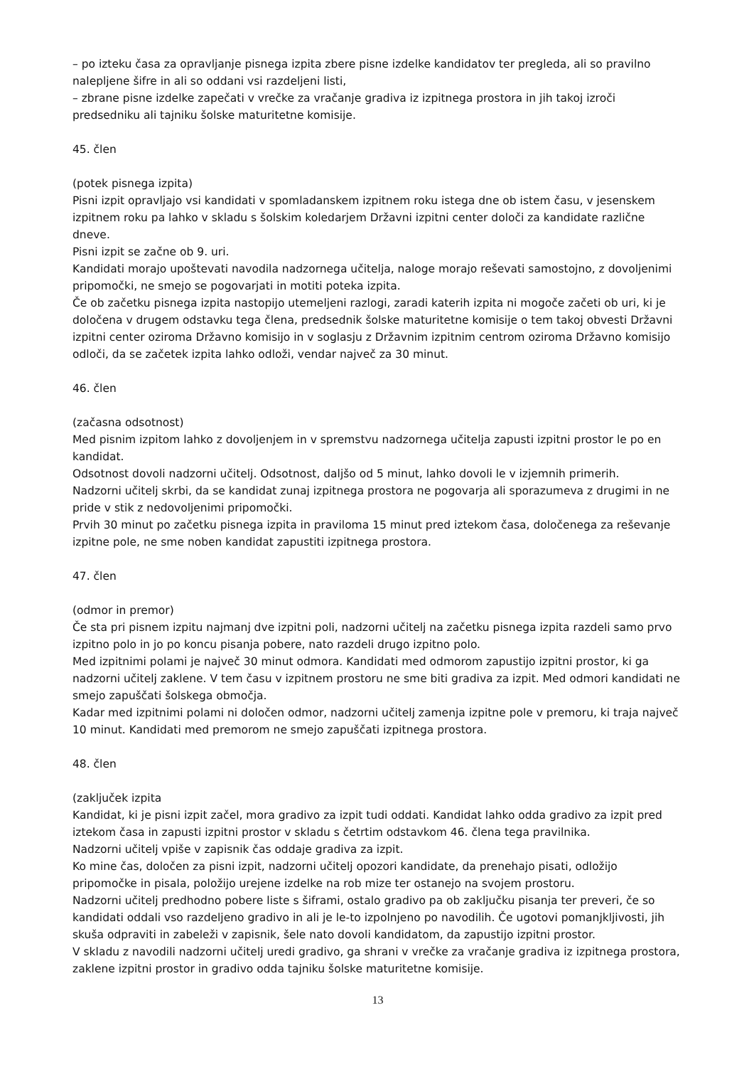– po izteku časa za opravljanje pisnega izpita zbere pisne izdelke kandidatov ter pregleda, ali so pravilno nalepljene šifre in ali so oddani vsi razdeljeni listi,
– zbrane pisne izdelke zapečati v vrečke za vračanje gradiva iz izpitnega prostora in jih takoj izroči predsedniku ali tajniku šolske maturitetne komisije.
45. člen
(potek pisnega izpita)
Pisni izpit opravljajo vsi kandidati v spomladanskem izpitnem roku istega dne ob istem času, v jesenskem izpitnem roku pa lahko v skladu s šolskim koledarjem Državni izpitni center določi za kandidate različne dneve.
Pisni izpit se začne ob 9. uri.
Kandidati morajo upoštevati navodila nadzornega učitelja, naloge morajo reševati samostojno, z dovoljenimi pripomočki, ne smejo se pogovarjati in motiti poteka izpita.
Če ob začetku pisnega izpita nastopijo utemeljeni razlogi, zaradi katerih izpita ni mogoče začeti ob uri, ki je določena v drugem odstavku tega člena, predsednik šolske maturitetne komisije o tem takoj obvesti Državni izpitni center oziroma Državno komisijo in v soglasju z Državnim izpitnim centrom oziroma Državno komisijo odloči, da se začetek izpita lahko odloži, vendar največ za 30 minut.
46. člen
(začasna odsotnost)
Med pisnim izpitom lahko z dovoljenjem in v spremstvu nadzornega učitelja zapusti izpitni prostor le po en kandidat.
Odsotnost dovoli nadzorni učitelj. Odsotnost, daljšo od 5 minut, lahko dovoli le v izjemnih primerih.
Nadzorni učitelj skrbi, da se kandidat zunaj izpitnega prostora ne pogovarja ali sporazumeva z drugimi in ne pride v stik z nedovoljenimi pripomočki.
Prvih 30 minut po začetku pisnega izpita in praviloma 15 minut pred iztekom časa, določenega za reševanje izpitne pole, ne sme noben kandidat zapustiti izpitnega prostora.
47. člen
(odmor in premor)
Če sta pri pisnem izpitu najmanj dve izpitni poli, nadzorni učitelj na začetku pisnega izpita razdeli samo prvo izpitno polo in jo po koncu pisanja pobere, nato razdeli drugo izpitno polo.
Med izpitnimi polami je največ 30 minut odmora. Kandidati med odmorom zapustijo izpitni prostor, ki ga nadzorni učitelj zaklene. V tem času v izpitnem prostoru ne sme biti gradiva za izpit. Med odmori kandidati ne smejo zapuščati šolskega območja.
Kadar med izpitnimi polami ni določen odmor, nadzorni učitelj zamenja izpitne pole v premoru, ki traja največ 10 minut. Kandidati med premorom ne smejo zapuščati izpitnega prostora.
48. člen
(zaključek izpita
Kandidat, ki je pisni izpit začel, mora gradivo za izpit tudi oddati. Kandidat lahko odda gradivo za izpit pred iztekom časa in zapusti izpitni prostor v skladu s četrtim odstavkom 46. člena tega pravilnika.
Nadzorni učitelj vpiše v zapisnik čas oddaje gradiva za izpit.
Ko mine čas, določen za pisni izpit, nadzorni učitelj opozori kandidate, da prenehajo pisati, odložijo pripomočke in pisala, položijo urejene izdelke na rob mize ter ostanejo na svojem prostoru.
Nadzorni učitelj predhodno pobere liste s šiframi, ostalo gradivo pa ob zaključku pisanja ter preveri, če so kandidati oddali vso razdeljeno gradivo in ali je le-to izpolnjeno po navodilih. Če ugotovi pomanjkljivosti, jih skuša odpraviti in zabeleži v zapisnik, šele nato dovoli kandidatom, da zapustijo izpitni prostor.
V skladu z navodili nadzorni učitelj uredi gradivo, ga shrani v vrečke za vračanje gradiva iz izpitnega prostora, zaklene izpitni prostor in gradivo odda tajniku šolske maturitetne komisije.
13